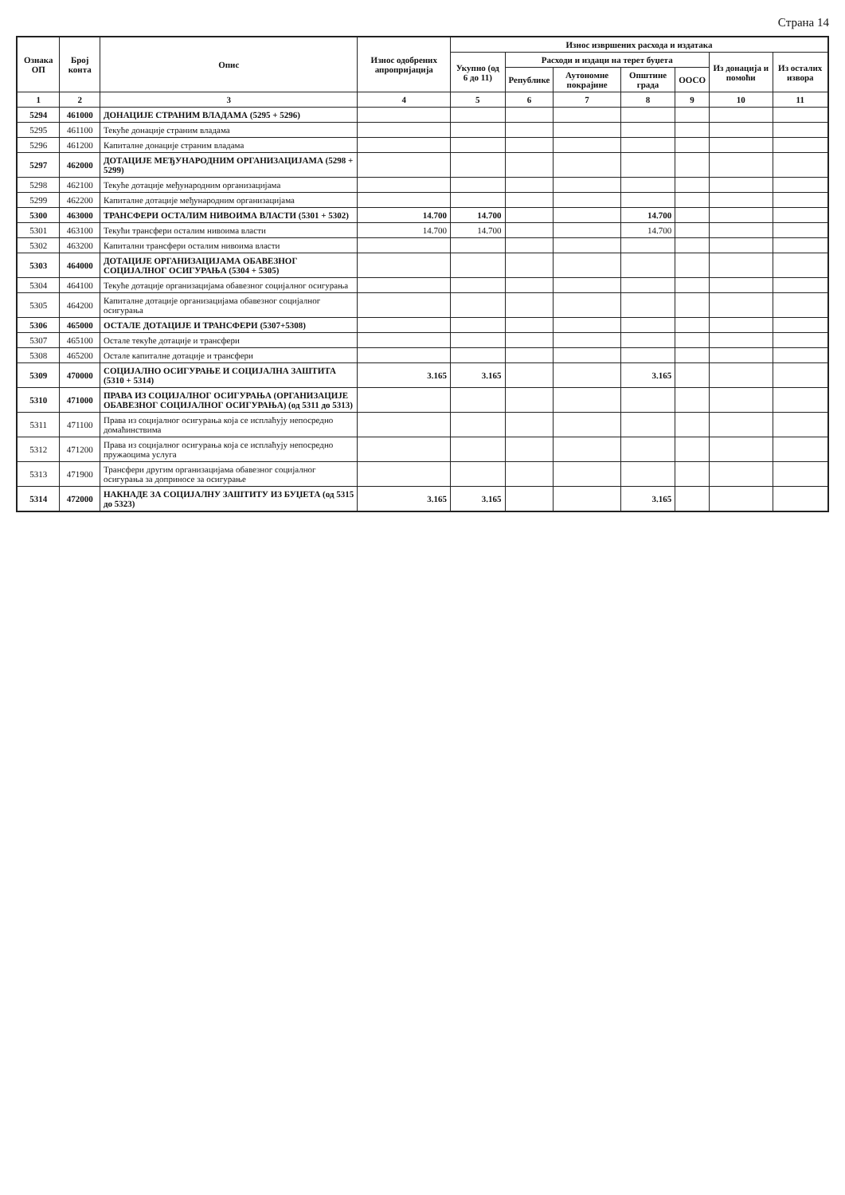Страна 14
| Ознака ОП | Број конта | Опис | Износ одобрених апропријација | Износ извршених расхода и издатака | | | | | | |
| --- | --- | --- | --- | --- | --- | --- | --- | --- | --- | --- |
| | | | | Укупно (од 6 до 11) | Расходи и издаци на терет буџета | | | | Из донација и помоћи | Из осталих извора |
| | | | | | Републике | Аутономне покрајине | Општине града | ООСО | | |
| 1 | 2 | 3 | 4 | 5 | 6 | 7 | 8 | 9 | 10 | 11 |
| 5294 | 461000 | ДОНАЦИЈЕ СТРАНИМ ВЛАДАМА (5295 + 5296) | | | | | | | | |
| 5295 | 461100 | Текуће донације страним владама | | | | | | | | |
| 5296 | 461200 | Капиталне донације страним владама | | | | | | | | |
| 5297 | 462000 | ДОТАЦИЈЕ МЕЂУНАРОДНИМ ОРГАНИЗАЦИЈАМА (5298 + 5299) | | | | | | | | |
| 5298 | 462100 | Текуће дотације међународним организацијама | | | | | | | | |
| 5299 | 462200 | Капиталне дотације међународним организацијама | | | | | | | | |
| 5300 | 463000 | ТРАНСФЕРИ ОСТАЛИМ НИВОИМА ВЛАСТИ (5301 + 5302) | 14.700 | 14.700 | | | 14.700 | | | |
| 5301 | 463100 | Текући трансфери осталим нивоима власти | 14.700 | 14.700 | | | 14.700 | | | |
| 5302 | 463200 | Капитални трансфери осталим нивоима власти | | | | | | | | |
| 5303 | 464000 | ДОТАЦИЈЕ ОРГАНИЗАЦИЈАМА ОБАВЕЗНОГ СОЦИЈАЛНОГ ОСИГУРАЊА (5304 + 5305) | | | | | | | | |
| 5304 | 464100 | Текуће дотације организацијама обавезног социјалног осигурања | | | | | | | | |
| 5305 | 464200 | Капиталне дотације организацијама обавезног социјалног осигурања | | | | | | | | |
| 5306 | 465000 | ОСТАЛЕ ДОТАЦИЈЕ И ТРАНСФЕРИ (5307+5308) | | | | | | | | |
| 5307 | 465100 | Остале текуће дотације и трансфери | | | | | | | | |
| 5308 | 465200 | Остале капиталне дотације и трансфери | | | | | | | | |
| 5309 | 470000 | СОЦИЈАЛНО ОСИГУРАЊЕ И СОЦИЈАЛНА ЗАШТИТА (5310 + 5314) | 3.165 | 3.165 | | | 3.165 | | | |
| 5310 | 471000 | ПРАВА ИЗ СОЦИЈАЛНОГ ОСИГУРАЊА (ОРГАНИЗАЦИЈЕ ОБАВЕЗНОГ СОЦИЈАЛНОГ ОСИГУРАЊА) (од 5311 до 5313) | | | | | | | | |
| 5311 | 471100 | Права из социјалног осигурања која се исплаћују непосредно домаћинствима | | | | | | | | |
| 5312 | 471200 | Права из социјалног осигурања која се исплаћују непосредно пружаоцима услуга | | | | | | | | |
| 5313 | 471900 | Трансфери другим организацијама обавезног социјалног осигурања за доприносе за осигурање | | | | | | | | |
| 5314 | 472000 | НАКНАДЕ ЗА СОЦИЈАЛНУ ЗАШТИТУ ИЗ БУЏЕТА (од 5315 до 5323) | 3.165 | 3.165 | | | 3.165 | | | |